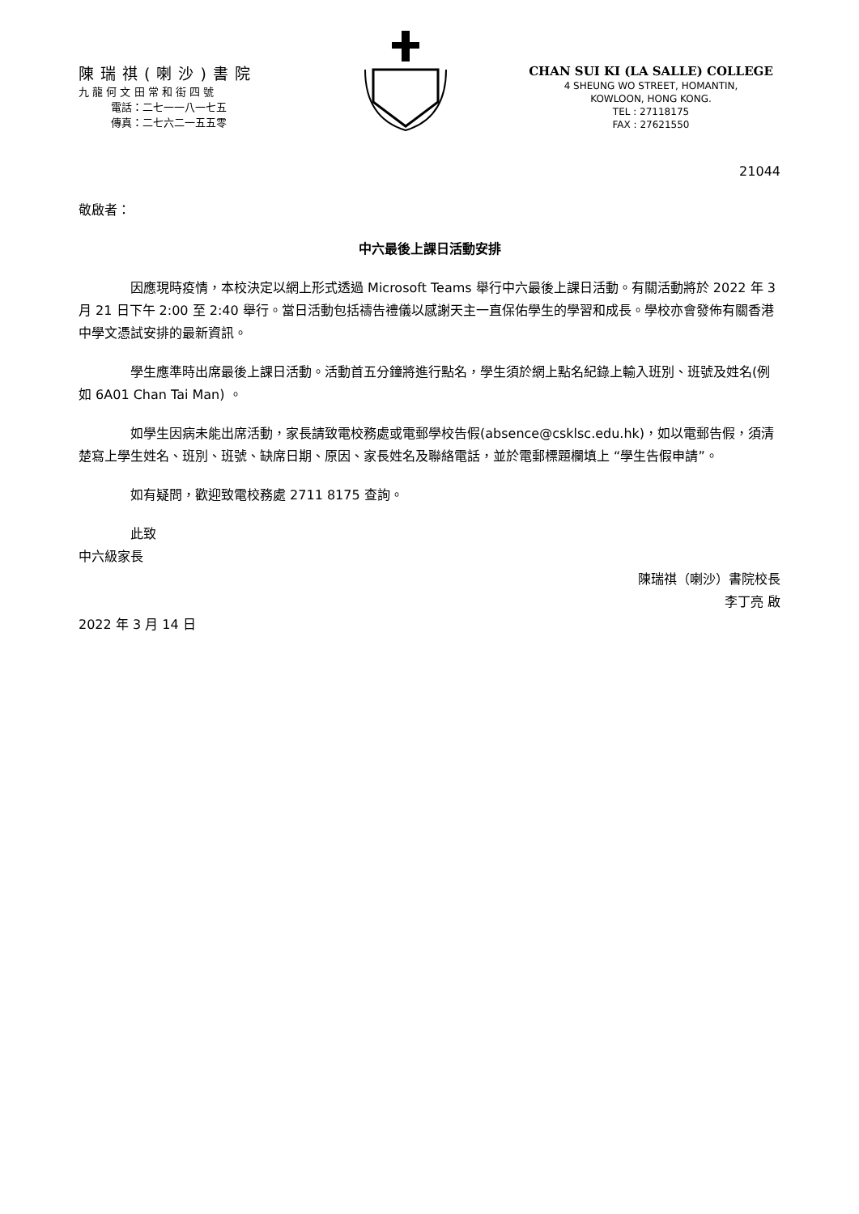陳瑞祺(喇沙)書院
九 龍 何 文 田 常 和 街 四 號
電話：二七一一八一七五
傳真：二七六二一五五零
CHAN SUI KI (LA SALLE) COLLEGE
4 SHEUNG WO STREET, HOMANTIN,
KOWLOON, HONG KONG.
TEL : 27118175
FAX : 27621550
21044
敬啟者：
中六最後上課日活動安排
因應現時疫情，本校決定以網上形式透過 Microsoft Teams 舉行中六最後上課日活動。有關活動將於 2022 年 3 月 21 日下午 2:00 至 2:40 舉行。當日活動包括禱告禮儀以感謝天主一直保佑學生的學習和成長。學校亦會發佈有關香港中學文憑試安排的最新資訊。
學生應準時出席最後上課日活動。活動首五分鐘將進行點名，學生須於網上點名紀錄上輸入班別、班號及姓名(例如 6A01 Chan Tai Man) 。
如學生因病未能出席活動，家長請致電校務處或電郵學校告假(absence@csklsc.edu.hk)，如以電郵告假，須清楚寫上學生姓名、班別、班號、缺席日期、原因、家長姓名及聯絡電話，並於電郵標題欄填上 “學生告假申請”。
如有疑問，歡迎致電校務處 2711 8175 查詢。
此致
中六級家長
陳瑞祺（喇沙）書院校長
李丁亮 啟
2022 年 3 月 14 日